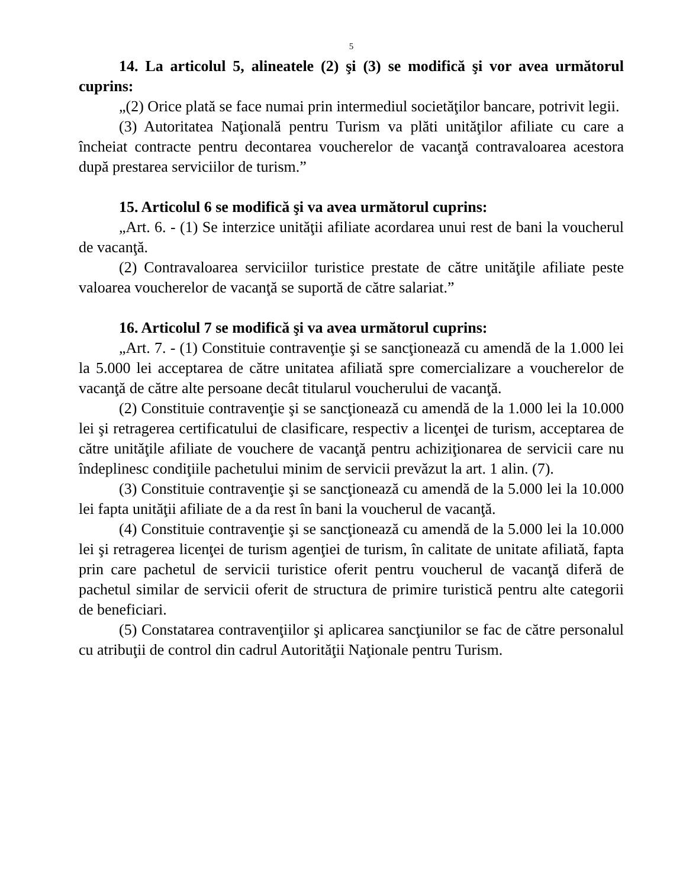5
14. La articolul 5, alineatele (2) şi (3) se modifică şi vor avea următorul cuprins:
„(2) Orice plată se face numai prin intermediul societăţilor bancare, potrivit legii.
(3) Autoritatea Naţională pentru Turism va plăti unităţilor afiliate cu care a încheiat contracte pentru decontarea voucherelor de vacanţă contravaloarea acestora după prestarea serviciilor de turism.”
15. Articolul 6 se modifică şi va avea următorul cuprins:
„Art. 6. - (1) Se interzice unităţii afiliate acordarea unui rest de bani la voucherul de vacanţă.
(2) Contravaloarea serviciilor turistice prestate de către unităţile afiliate peste valoarea voucherelor de vacanţă se suportă de către salariat.”
16. Articolul 7 se modifică şi va avea următorul cuprins:
„Art. 7. - (1) Constituie contravenţie şi se sancţionează cu amendă de la 1.000 lei la 5.000 lei acceptarea de către unitatea afiliată spre comercializare a voucherelor de vacanţă de către alte persoane decât titularul voucherului de vacanţă.
(2) Constituie contravenţie şi se sancţionează cu amendă de la 1.000 lei la 10.000 lei şi retragerea certificatului de clasificare, respectiv a licenţei de turism, acceptarea de către unităţile afiliate de vouchere de vacanţă pentru achiziţionarea de servicii care nu îndeplinesc condiţiile pachetului minim de servicii prevăzut la art. 1 alin. (7).
(3) Constituie contravenţie şi se sancţionează cu amendă de la 5.000 lei la 10.000 lei fapta unităţii afiliate de a da rest în bani la voucherul de vacanţă.
(4) Constituie contravenţie şi se sancţionează cu amendă de la 5.000 lei la 10.000 lei şi retragerea licenţei de turism agenţiei de turism, în calitate de unitate afiliată, fapta prin care pachetul de servicii turistice oferit pentru voucherul de vacanţă diferă de pachetul similar de servicii oferit de structura de primire turistică pentru alte categorii de beneficiari.
(5) Constatarea contravenţiilor şi aplicarea sancţiunilor se fac de către personalul cu atribuţii de control din cadrul Autorităţii Naţionale pentru Turism.